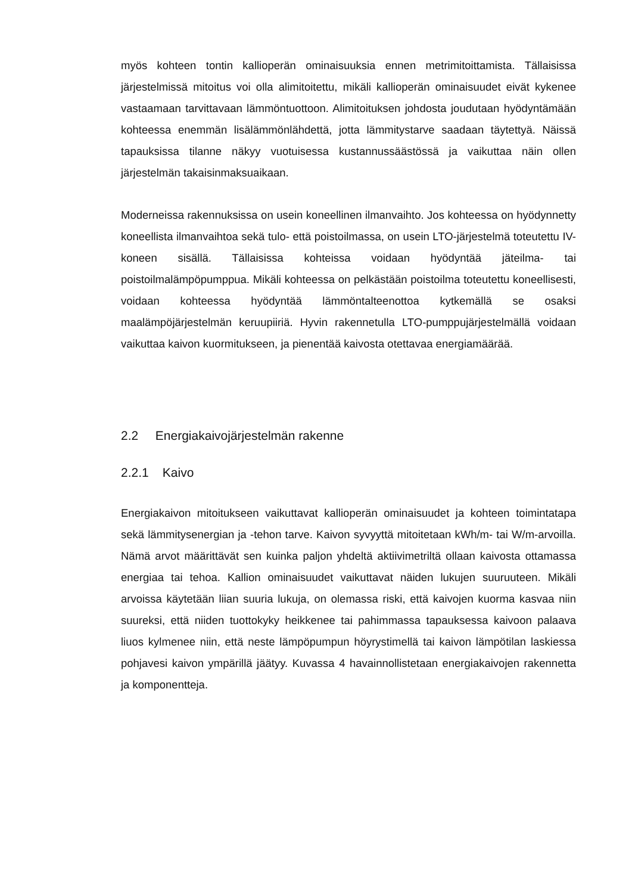myös kohteen tontin kallioperän ominaisuuksia ennen metrimitoittamista. Tällaisissa järjestelmissä mitoitus voi olla alimitoitettu, mikäli kallioperän ominaisuudet eivät kykenee vastaamaan tarvittavaan lämmöntuottoon. Alimitoituksen johdosta joudutaan hyödyntämään kohteessa enemmän lisälämmönlähdettä, jotta lämmitystarve saadaan täytettyä. Näissä tapauksissa tilanne näkyy vuotuisessa kustannussäästössä ja vaikuttaa näin ollen järjestelmän takaisinmaksuaikaan.
Moderneissa rakennuksissa on usein koneellinen ilmanvaihto. Jos kohteessa on hyödynnetty koneellista ilmanvaihtoa sekä tulo- että poistoilmassa, on usein LTO-järjestelmä toteutettu IV-koneen sisällä. Tällaisissa kohteissa voidaan hyödyntää jäteilma- tai poistoilmalämpöpumppua. Mikäli kohteessa on pelkästään poistoilma toteutettu koneellisesti, voidaan kohteessa hyödyntää lämmöntalteenottoa kytkemällä se osaksi maalämpöjärjestelmän keruupiiriä. Hyvin rakennetulla LTO-pumppujärjestelmällä voidaan vaikuttaa kaivon kuormitukseen, ja pienentää kaivosta otettavaa energiamäärää.
2.2 Energiakaivojärjestelmän rakenne
2.2.1 Kaivo
Energiakaivon mitoitukseen vaikuttavat kallioperän ominaisuudet ja kohteen toimintatapa sekä lämmitysenergian ja -tehon tarve. Kaivon syvyyttä mitoitetaan kWh/m- tai W/m-arvoilla. Nämä arvot määrittävät sen kuinka paljon yhdeltä aktiivimetriltä ollaan kaivosta ottamassa energiaa tai tehoa. Kallion ominaisuudet vaikuttavat näiden lukujen suuruuteen. Mikäli arvoissa käytetään liian suuria lukuja, on olemassa riski, että kaivojen kuorma kasvaa niin suureksi, että niiden tuottokyky heikkenee tai pahimmassa tapauksessa kaivoon palaava liuos kylmenee niin, että neste lämpöpumpun höyrystimellä tai kaivon lämpötilan laskiessa pohjavesi kaivon ympärillä jäätyy. Kuvassa 4 havainnollistetaan energiakaivojen rakennetta ja komponentteja.